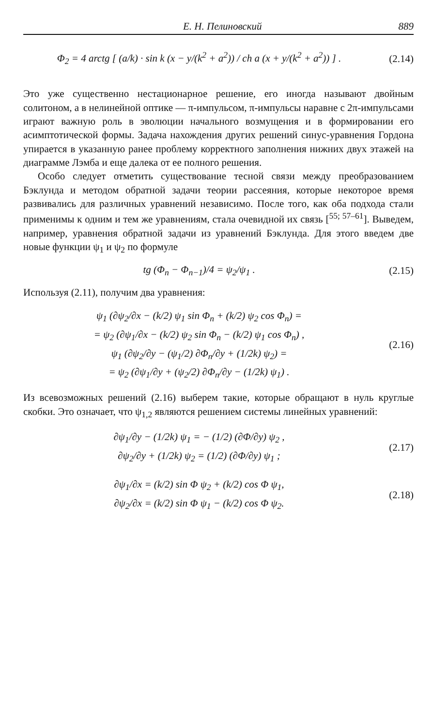Е. Н. Пелиновский 889
Φ<sub>2</sub> = 4 arctg [ (a/k) · sin k (x − y/(k<sup>2</sup> + a<sup>2</sup>)) / ch a (x + y/(k<sup>2</sup> + a<sup>2</sup>)) ] .
(2.14)
Это уже существенно нестационарное решение, его иногда называют двойным солитоном, а в нелинейной оптике — π-импульсом, π-импульсы наравне с 2π-импульсами играют важную роль в эволюции начального возмущения и в формировании его асимптотической формы. Задача нахождения других решений синус-уравнения Гордона упирается в указанную ранее проблему корректного заполнения нижних двух этажей на диаграмме Лэмба и еще далека от ее полного решения.
Особо следует отметить существование тесной связи между преобразованием Бэклунда и методом обратной задачи теории рассеяния, которые некоторое время развивались для различных уравнений независимо. После того, как оба подхода стали применимы к одним и тем же уравнениям, стала очевидной их связь [<sup>55; 57–61</sup>]. Выведем, например, уравнения обратной задачи из уравнений Бэклунда. Для этого введем две новые функции ψ<sub>1</sub> и ψ<sub>2</sub> по формуле
tg (Φ<sub>n</sub> − Φ<sub>n−1</sub>)/4 = ψ<sub>2</sub>/ψ<sub>1</sub> . (2.15)
Используя (2.11), получим два уравнения:
ψ<sub>1</sub> (∂ψ<sub>2</sub>/∂x − (k/2) ψ<sub>1</sub> sin Φ<sub>n</sub> + (k/2) ψ<sub>2</sub> cos Φ<sub>n</sub>) =
= ψ<sub>2</sub> (∂ψ<sub>1</sub>/∂x − (k/2) ψ<sub>2</sub> sin Φ<sub>n</sub> − (k/2) ψ<sub>1</sub> cos Φ<sub>n</sub>) ,
ψ<sub>1</sub> (∂ψ<sub>2</sub>/∂y − (ψ<sub>1</sub>/2) ∂Φ<sub>n</sub>/∂y + (1/2k) ψ<sub>2</sub>) =
= ψ<sub>2</sub> (∂ψ<sub>1</sub>/∂y + (ψ<sub>2</sub>/2) ∂Φ<sub>n</sub>/∂y − (1/2k) ψ<sub>1</sub>) .
(2.16)
Из всевозможных решений (2.16) выберем такие, которые обращают в нуль круглые скобки. Это означает, что ψ<sub>1,2</sub> являются решением системы линейных уравнений:
∂ψ<sub>1</sub>/∂y − (1/2k) ψ<sub>1</sub> = − (1/2) (∂Φ/∂y) ψ<sub>2</sub> ,
∂ψ<sub>2</sub>/∂y + (1/2k) ψ<sub>2</sub> = (1/2) (∂Φ/∂y) ψ<sub>1</sub> ;
(2.17)
∂ψ<sub>1</sub>/∂x = (k/2) sin Φ ψ<sub>2</sub> + (k/2) cos Φ ψ<sub>1</sub>,
∂ψ<sub>2</sub>/∂x = (k/2) sin Φ ψ<sub>1</sub> − (k/2) cos Φ ψ<sub>2</sub>.
(2.18)